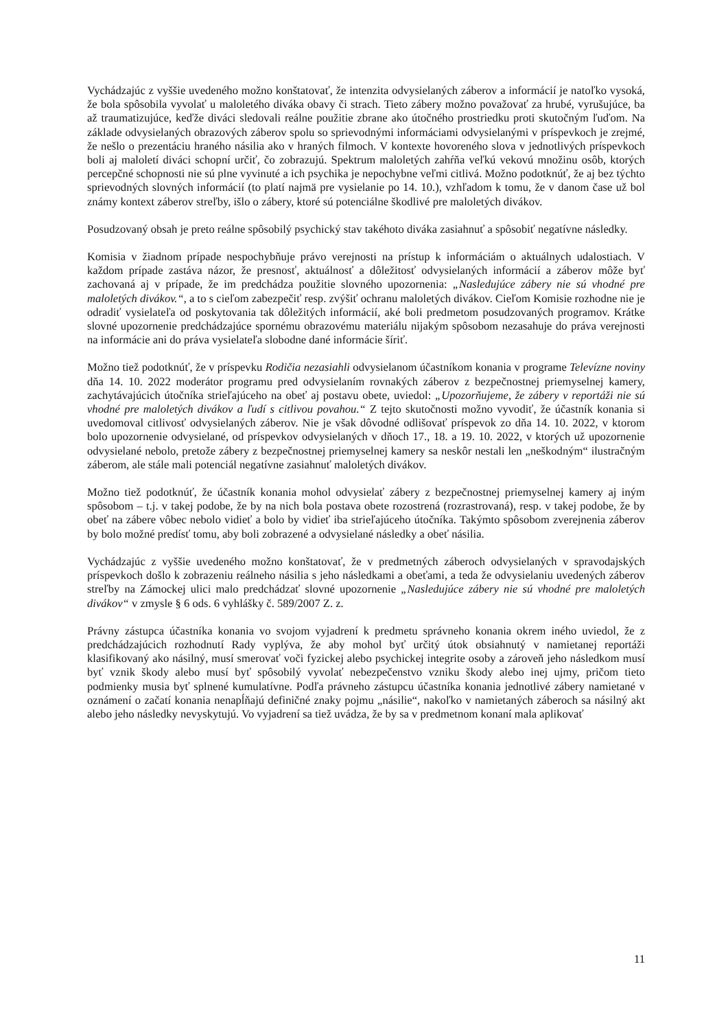Vychádzajúc z vyššie uvedeného možno konštatovať, že intenzita odvysielaných záberov a informácií je natoľko vysoká, že bola spôsobila vyvolať u maloletého diváka obavy či strach. Tieto zábery možno považovať za hrubé, vyrušujúce, ba až traumatizujúce, keďže diváci sledovali reálne použitie zbrane ako útočného prostriedku proti skutočným ľuďom. Na základe odvysielaných obrazových záberov spolu so sprievodnými informáciami odvysielanými v príspevkoch je zrejmé, že nešlo o prezentáciu hraného násilia ako v hraných filmoch. V kontexte hovoreného slova v jednotlivých príspevkoch boli aj maloletí diváci schopní určiť, čo zobrazujú. Spektrum maloletých zahŕňa veľkú vekovú množinu osôb, ktorých percepčné schopnosti nie sú plne vyvinuté a ich psychika je nepochybne veľmi citlivá. Možno podotknúť, že aj bez týchto sprievodných slovných informácií (to platí najmä pre vysielanie po 14. 10.), vzhľadom k tomu, že v danom čase už bol známy kontext záberov streľby, išlo o zábery, ktoré sú potenciálne škodlivé pre maloletých divákov.
Posudzovaný obsah je preto reálne spôsobilý psychický stav takéhoto diváka zasiahnuť a spôsobiť negatívne následky.
Komisia v žiadnom prípade nespochybňuje právo verejnosti na prístup k informáciám o aktuálnych udalostiach. V každom prípade zastáva názor, že presnosť, aktuálnosť a dôležitosť odvysielaných informácií a záberov môže byť zachovaná aj v prípade, že im predchádza použitie slovného upozornenia: „Nasledujúce zábery nie sú vhodné pre maloletých divákov.“, a to s cieľom zabezpečiť resp. zvýšiť ochranu maloletých divákov. Cieľom Komisie rozhodne nie je odradiť vysielateľa od poskytovania tak dôležitých informácií, aké boli predmetom posudzovaných programov. Krátke slovné upozornenie predchádzajúce spornému obrazovému materiálu nijakým spôsobom nezasahuje do práva verejnosti na informácie ani do práva vysielateľa slobodne dané informácie šíriť.
Možno tiež podotknúť, že v príspevku Rodičia nezasiahli odvysielanom účastníkom konania v programe Televízne noviny dňa 14. 10. 2022 moderátor programu pred odvysielaním rovnakých záberov z bezpečnostnej priemyselnej kamery, zachytávajúcich útočníka strieľajúceho na obeť aj postavu obete, uviedol: „Upozorňujeme, že zábery v reportáži nie sú vhodné pre maloletých divákov a ľudí s citlivou povahou.“ Z tejto skutočnosti možno vyvodiť, že účastník konania si uvedomoval citlivosť odvysielaných záberov. Nie je však dôvodné odlišovať príspevok zo dňa 14. 10. 2022, v ktorom bolo upozornenie odvysielané, od príspevkov odvysielaných v dňoch 17., 18. a 19. 10. 2022, v ktorých už upozornenie odvysielané nebolo, pretože zábery z bezpečnostnej priemyselnej kamery sa neskôr nestali len „neškodným“ ilustračným záberom, ale stále mali potenciál negatívne zasiahnuť maloletých divákov.
Možno tiež podotknúť, že účastník konania mohol odvysielať zábery z bezpečnostnej priemyselnej kamery aj iným spôsobom – t.j. v takej podobe, že by na nich bola postava obete rozostrená (rozrastrovaná), resp. v takej podobe, že by obeť na zábere vôbec nebolo vidieť a bolo by vidieť iba strieľajúceho útočníka. Takýmto spôsobom zverejnenia záberov by bolo možné predísť tomu, aby boli zobrazené a odvysielané následky a obeť násilia.
Vychádzajúc z vyššie uvedeného možno konštatovať, že v predmetných záberoch odvysielaných v spravodajských príspevkoch došlo k zobrazeniu reálneho násilia s jeho následkami a obeťami, a teda že odvysielaniu uvedených záberov streľby na Zámockej ulici malo predchádzať slovné upozornenie „Nasledujúce zábery nie sú vhodné pre maloletých divákov“ v zmysle § 6 ods. 6 vyhlášky č. 589/2007 Z. z.
Právny zástupca účastníka konania vo svojom vyjadrení k predmetu správneho konania okrem iného uviedol, že z predchádzajúcich rozhodnutí Rady vyplýva, že aby mohol byť určitý útok obsiahnutý v namietanej reportáži klasifikovaný ako násilný, musí smerovať voči fyzickej alebo psychickej integrite osoby a zároveň jeho následkom musí byť vznik škody alebo musí byť spôsobilý vyvolať nebezpečenstvo vzniku škody alebo inej ujmy, pričom tieto podmienky musia byť splnené kumulatívne. Podľa právneho zástupcu účastníka konania jednotlivé zábery namietané v oznámení o začatí konania nenapĺňajú definičné znaky pojmu „násilie“, nakoľko v namietaných záberoch sa násilný akt alebo jeho následky nevyskytujú. Vo vyjadrení sa tiež uvádza, že by sa v predmetnom konaní mala aplikovať
11